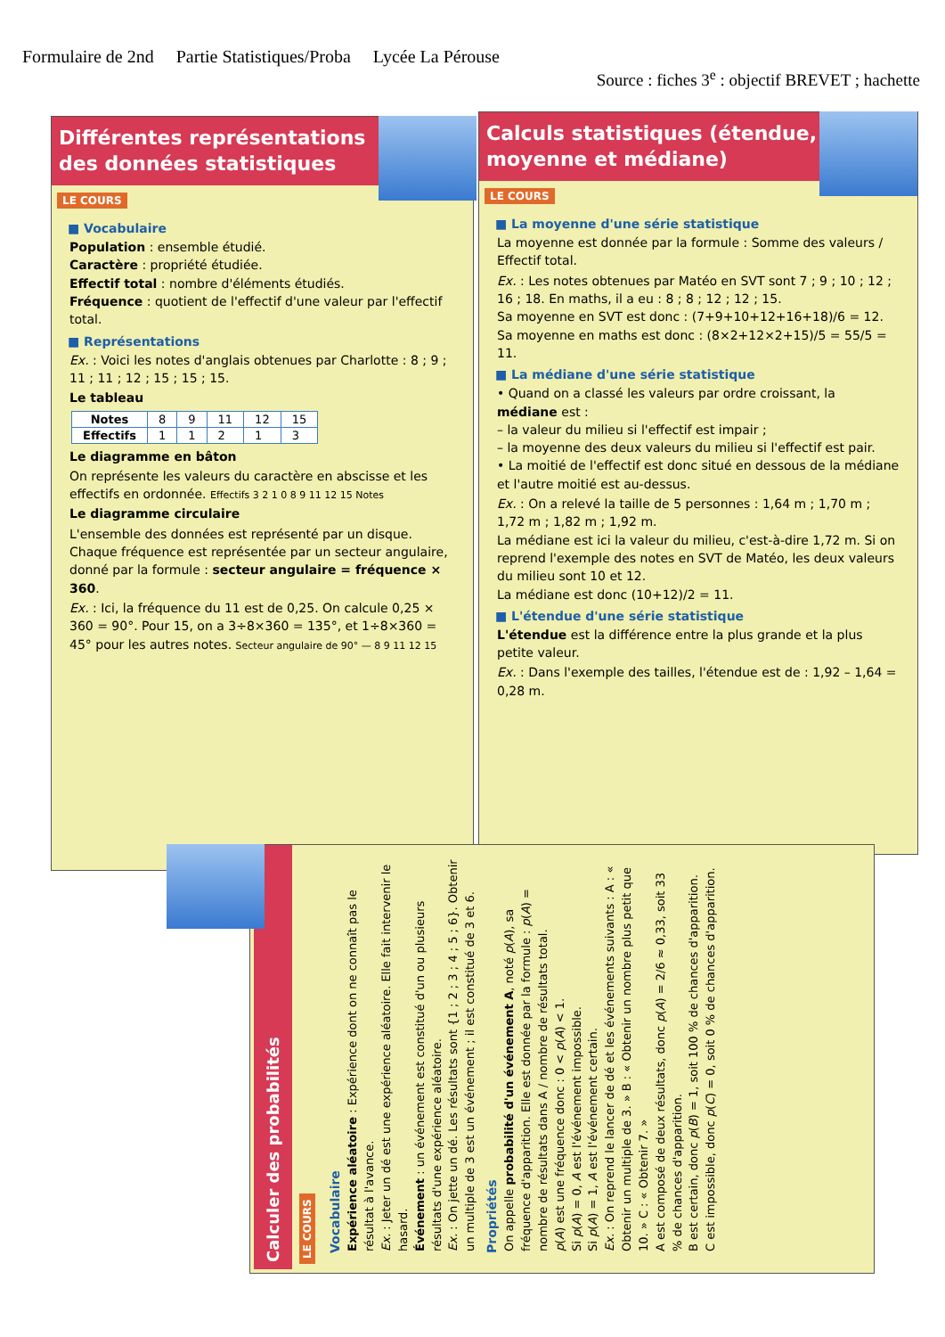Formulaire de 2nd Partie Statistiques/Proba Lycée La Pérouse
Source : fiches 3<sup>e</sup> : objectif BREVET ; hachette
Différentes représentations
des données statistiques
LE COURS
■ Vocabulaire
Population : ensemble étudié.
Caractère : propriété étudiée.
Effectif total : nombre d'éléments étudiés.
Fréquence : quotient de l'effectif d'une valeur par l'effectif total.
■ Représentations
Ex. : Voici les notes d'anglais obtenues par Charlotte : 8 ; 9 ; 11 ; 11 ; 12 ; 15 ; 15 ; 15.
Le tableau
| Notes | 8 | 9 | 11 | 12 | 15 |
| Effectifs | 1 | 1 | 2 | 1 | 3 |
Le diagramme en bâton
On représente les valeurs du caractère en abscisse et les effectifs en ordonnée. Effectifs 3 2 1 0 8 9 11 12 15 Notes
Le diagramme circulaire
L'ensemble des données est représenté par un disque. Chaque fréquence est représentée par un secteur angulaire, donné par la formule : secteur angulaire = fréquence × 360.
Ex. : Ici, la fréquence du 11 est de 0,25. On calcule 0,25 × 360 = 90°. Pour 15, on a 3÷8×360 = 135°, et 1÷8×360 = 45° pour les autres notes. Secteur angulaire de 90° — 8 9 11 12 15
Calculs statistiques (étendue,
moyenne et médiane)
LE COURS
■ La moyenne d'une série statistique
La moyenne est donnée par la formule : Somme des valeurs / Effectif total.
Ex. : Les notes obtenues par Matéo en SVT sont 7 ; 9 ; 10 ; 12 ; 16 ; 18. En maths, il a eu : 8 ; 8 ; 12 ; 12 ; 15.
Sa moyenne en SVT est donc : (7+9+10+12+16+18)/6 = 12.
Sa moyenne en maths est donc : (8×2+12×2+15)/5 = 55/5 = 11.
■ La médiane d'une série statistique
• Quand on a classé les valeurs par ordre croissant, la médiane est :
– la valeur du milieu si l'effectif est impair ;
– la moyenne des deux valeurs du milieu si l'effectif est pair.
• La moitié de l'effectif est donc situé en dessous de la médiane et l'autre moitié est au-dessus.
Ex. : On a relevé la taille de 5 personnes : 1,64 m ; 1,70 m ; 1,72 m ; 1,82 m ; 1,92 m.
La médiane est ici la valeur du milieu, c'est-à-dire 1,72 m. Si on reprend l'exemple des notes en SVT de Matéo, les deux valeurs du milieu sont 10 et 12.
La médiane est donc (10+12)/2 = 11.
■ L'étendue d'une série statistique
L'étendue est la différence entre la plus grande et la plus petite valeur.
Ex. : Dans l'exemple des tailles, l'étendue est de : 1,92 – 1,64 = 0,28 m.
Calculer des probabilités
LE COURS
Vocabulaire
Expérience aléatoire : Expérience dont on ne connaît pas le résultat à l'avance.
Ex. : Jeter un dé est une expérience aléatoire. Elle fait intervenir le hasard.
Événement : un événement est constitué d'un ou plusieurs résultats d'une expérience aléatoire.
Ex. : On jette un dé. Les résultats sont {1 ; 2 ; 3 ; 4 ; 5 ; 6}. Obtenir un multiple de 3 est un événement ; il est constitué de 3 et 6.
Propriétés
On appelle probabilité d'un événement A, noté p(A), sa fréquence d'apparition. Elle est donnée par la formule : p(A) = nombre de résultats dans A / nombre de résultats total.
p(A) est une fréquence donc : 0 < p(A) < 1.
Si p(A) = 0, A est l'événement impossible.
Si p(A) = 1, A est l'événement certain.
Ex. : On reprend le lancer de dé et les événements suivants : A : « Obtenir un multiple de 3. » B : « Obtenir un nombre plus petit que 10. » C : « Obtenir 7. »
A est composé de deux résultats, donc p(A) = 2/6 ≈ 0,33, soit 33 % de chances d'apparition.
B est certain, donc p(B) = 1, soit 100 % de chances d'apparition.
C est impossible, donc p(C) = 0, soit 0 % de chances d'apparition.